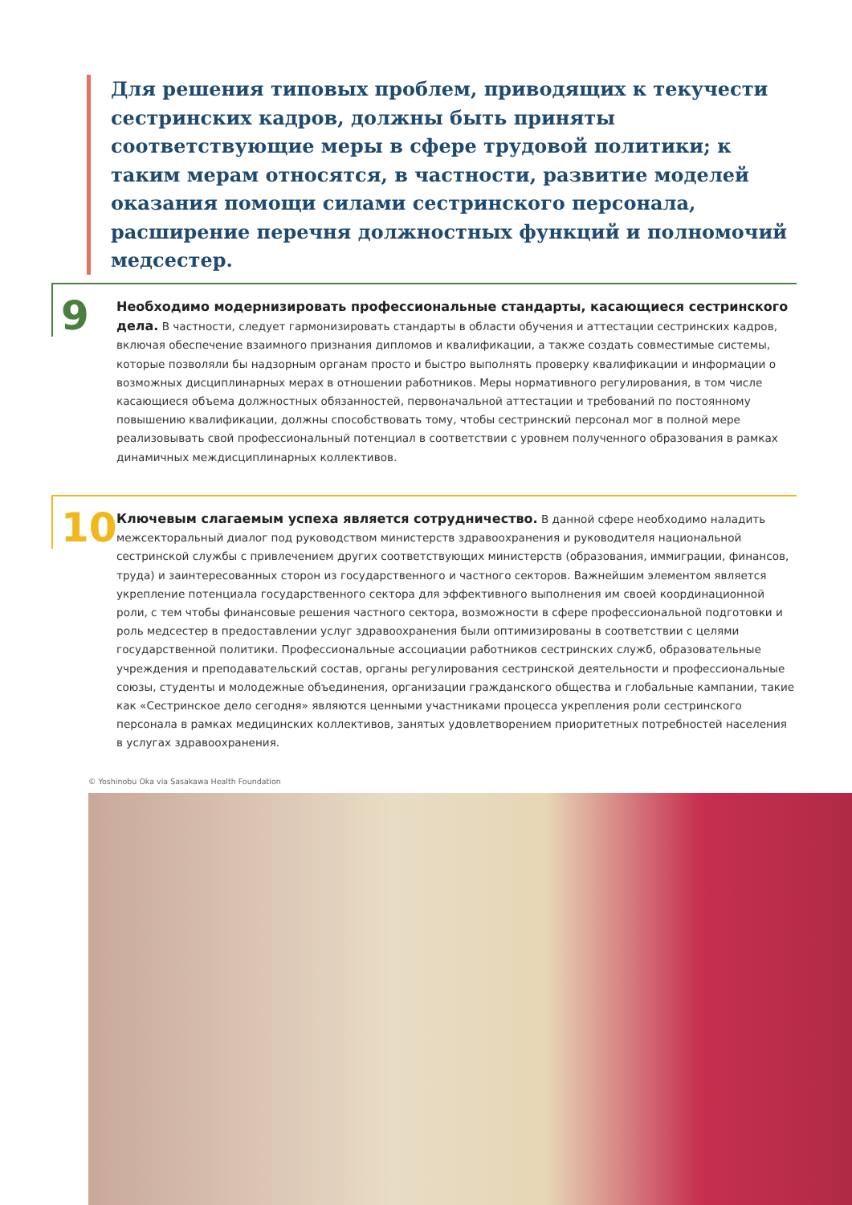Для решения типовых проблем, приводящих к текучести сестринских кадров, должны быть приняты соответствующие меры в сфере трудовой политики; к таким мерам относятся, в частности, развитие моделей оказания помощи силами сестринского персонала, расширение перечня должностных функций и полномочий медсестер.
9
Необходимо модернизировать профессиональные стандарты, касающиеся сестринского дела. В частности, следует гармонизировать стандарты в области обучения и аттестации сестринских кадров, включая обеспечение взаимного признания дипломов и квалификации, а также создать совместимые системы, которые позволяли бы надзорным органам просто и быстро выполнять проверку квалификации и информации о возможных дисциплинарных мерах в отношении работников. Меры нормативного регулирования, в том числе касающиеся объема должностных обязанностей, первоначальной аттестации и требований по постоянному повышению квалификации, должны способствовать тому, чтобы сестринский персонал мог в полной мере реализовывать свой профессиональный потенциал в соответствии с уровнем полученного образования в рамках динамичных междисциплинарных коллективов.
10
Ключевым слагаемым успеха является сотрудничество. В данной сфере необходимо наладить межсекторальный диалог под руководством министерств здравоохранения и руководителя национальной сестринской службы с привлечением других соответствующих министерств (образования, иммиграции, финансов, труда) и заинтересованных сторон из государственного и частного секторов. Важнейшим элементом является укрепление потенциала государственного сектора для эффективного выполнения им своей координационной роли, с тем чтобы финансовые решения частного сектора, возможности в сфере профессиональной подготовки и роль медсестер в предоставлении услуг здравоохранения были оптимизированы в соответствии с целями государственной политики. Профессиональные ассоциации работников сестринских служб, образовательные учреждения и преподавательский состав, органы регулирования сестринской деятельности и профессиональные союзы, студенты и молодежные объединения, организации гражданского общества и глобальные кампании, такие как «Сестринское дело сегодня» являются ценными участниками процесса укрепления роли сестринского персонала в рамках медицинских коллективов, занятых удовлетворением приоритетных потребностей населения в услугах здравоохранения.
© Yoshinobu Oka via Sasakawa Health Foundation